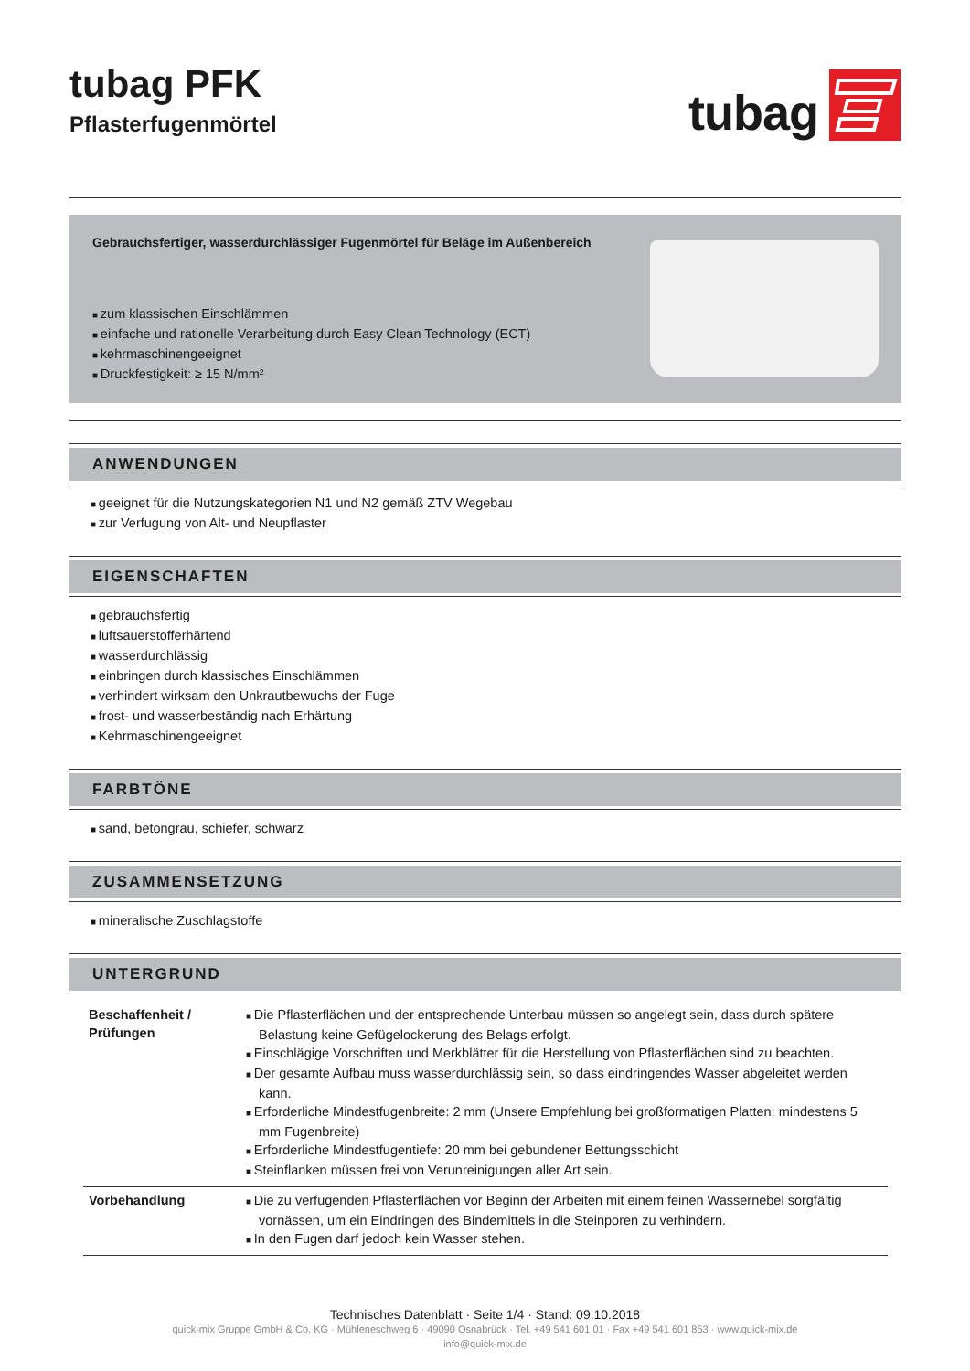tubag PFK
Pflasterfugenmörtel
tubag
Gebrauchsfertiger, wasserdurchlässiger Fugenmörtel für Beläge im Außenbereich
zum klassischen Einschlämmen
einfache und rationelle Verarbeitung durch Easy Clean Technology (ECT)
kehrmaschinengeeignet
Druckfestigkeit: ≥ 15 N/mm²
ANWENDUNGEN
geeignet für die Nutzungskategorien N1 und N2 gemäß ZTV Wegebau
zur Verfugung von Alt- und Neupflaster
EIGENSCHAFTEN
gebrauchsfertig
luftsauerstofferhärtend
wasserdurchlässig
einbringen durch klassisches Einschlämmen
verhindert wirksam den Unkrautbewuchs der Fuge
frost- und wasserbeständig nach Erhärtung
Kehrmaschinengeeignet
FARBTÖNE
sand, betongrau, schiefer, schwarz
ZUSAMMENSETZUNG
mineralische Zuschlagstoffe
UNTERGRUND
| Beschaffenheit / Prüfungen | Die Pflasterflächen und der entsprechende Unterbau müssen so angelegt sein, dass durch spätere Belastung keine Gefügelockerung des Belags erfolgt. Einschlägige Vorschriften und Merkblätter für die Herstellung von Pflasterflächen sind zu beachten. Der gesamte Aufbau muss wasserdurchlässig sein, so dass eindringendes Wasser abgeleitet werden kann. Erforderliche Mindestfugenbreite: 2 mm (Unsere Empfehlung bei großformatigen Platten: mindestens 5 mm Fugenbreite) Erforderliche Mindestfugentiefe: 20 mm bei gebundener Bettungsschicht Steinflanken müssen frei von Verunreinigungen aller Art sein. |
| Vorbehandlung | Die zu verfugenden Pflasterflächen vor Beginn der Arbeiten mit einem feinen Wassernebel sorgfältig vornässen, um ein Eindringen des Bindemittels in die Steinporen zu verhindern. In den Fugen darf jedoch kein Wasser stehen. |
Technisches Datenblatt · Seite 1/4 · Stand: 09.10.2018
quick-mix Gruppe GmbH & Co. KG · Mühleneschweg 6 · 49090 Osnabrück · Tel. +49 541 601 01 · Fax +49 541 601 853 · www.quick-mix.de
info@quick-mix.de